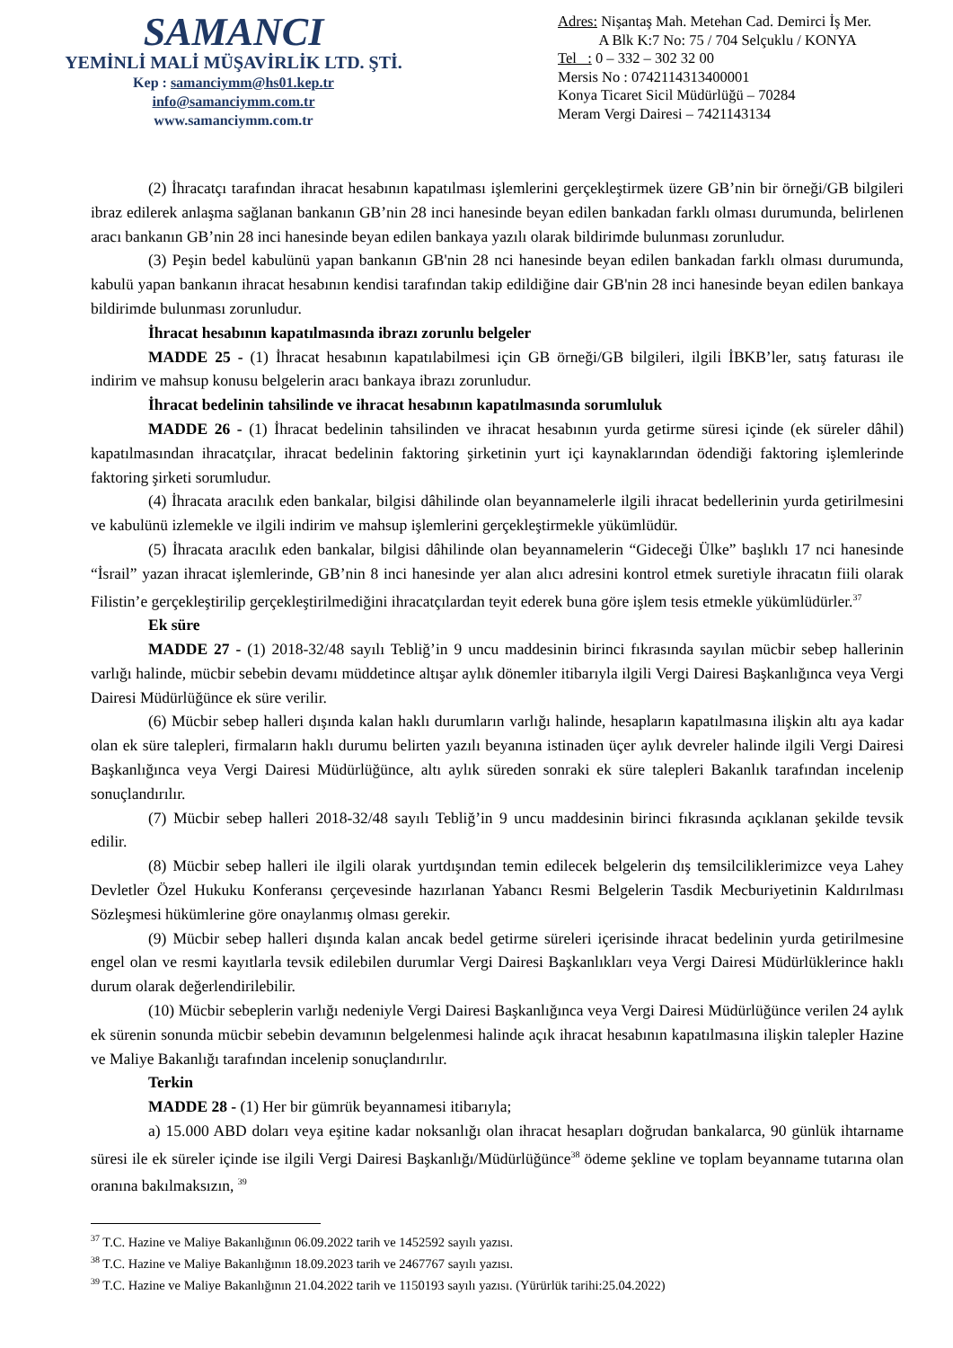SAMANCI
YEMİNLİ MALİ MÜŞAVİRLİK LTD. ŞTİ.
Kep : samanciymm@hs01.kep.tr
info@samanciymm.com.tr
www.samanciymm.com.tr
Adres: Nişantaş Mah. Metehan Cad. Demirci İş Mer.
A Blk K:7 No: 75 / 704 Selçuklu / KONYA
Tel : 0 – 332 – 302 32 00
Mersis No : 0742114313400001
Konya Ticaret Sicil Müdürlüğü – 70284
Meram Vergi Dairesi – 7421143134
(2) İhracatçı tarafından ihracat hesabının kapatılması işlemlerini gerçekleştirmek üzere GB’nin bir örneği/GB bilgileri ibraz edilerek anlaşma sağlanan bankanın GB’nin 28 inci hanesinde beyan edilen bankadan farklı olması durumunda, belirlenen aracı bankanın GB’nin 28 inci hanesinde beyan edilen bankaya yazılı olarak bildirimde bulunması zorunludur.
(3) Peşin bedel kabulünü yapan bankanın GB'nin 28 nci hanesinde beyan edilen bankadan farklı olması durumunda, kabulü yapan bankanın ihracat hesabının kendisi tarafından takip edildiğine dair GB'nin 28 inci hanesinde beyan edilen bankaya bildirimde bulunması zorunludur.
İhracat hesabının kapatılmasında ibrazı zorunlu belgeler
MADDE 25 - (1) İhracat hesabının kapatılabilmesi için GB örneği/GB bilgileri, ilgili İBKB’ler, satış faturası ile indirim ve mahsup konusu belgelerin aracı bankaya ibrazı zorunludur.
İhracat bedelinin tahsilinde ve ihracat hesabının kapatılmasında sorumluluk
MADDE 26 - (1) İhracat bedelinin tahsilinden ve ihracat hesabının yurda getirme süresi içinde (ek süreler dâhil) kapatılmasından ihracatçılar, ihracat bedelinin faktoring şirketinin yurt içi kaynaklarından ödendiği faktoring işlemlerinde faktoring şirketi sorumludur.
(4) İhracata aracılık eden bankalar, bilgisi dâhilinde olan beyannamelerle ilgili ihracat bedellerinin yurda getirilmesini ve kabulünü izlemekle ve ilgili indirim ve mahsup işlemlerini gerçekleştirmekle yükümlüdür.
(5) İhracata aracılık eden bankalar, bilgisi dâhilinde olan beyannamelerin “Gideceği Ülke” başlıklı 17 nci hanesinde “İsrail” yazan ihracat işlemlerinde, GB’nin 8 inci hanesinde yer alan alıcı adresini kontrol etmek suretiyle ihracatın fiili olarak Filistin’e gerçekleştirilip gerçekleştirilmediğini ihracatçılardan teyit ederek buna göre işlem tesis etmekle yükümlüdürler.<sup>37</sup>
Ek süre
MADDE 27 - (1) 2018-32/48 sayılı Tebliğ’in 9 uncu maddesinin birinci fıkrasında sayılan mücbir sebep hallerinin varlığı halinde, mücbir sebebin devamı müddetince altışar aylık dönemler itibarıyla ilgili Vergi Dairesi Başkanlığınca veya Vergi Dairesi Müdürlüğünce ek süre verilir.
(6) Mücbir sebep halleri dışında kalan haklı durumların varlığı halinde, hesapların kapatılmasına ilişkin altı aya kadar olan ek süre talepleri, firmaların haklı durumu belirten yazılı beyanına istinaden üçer aylık devreler halinde ilgili Vergi Dairesi Başkanlığınca veya Vergi Dairesi Müdürlüğünce, altı aylık süreden sonraki ek süre talepleri Bakanlık tarafından incelenip sonuçlandırılır.
(7) Mücbir sebep halleri 2018-32/48 sayılı Tebliğ’in 9 uncu maddesinin birinci fıkrasında açıklanan şekilde tevsik edilir.
(8) Mücbir sebep halleri ile ilgili olarak yurtdışından temin edilecek belgelerin dış temsilciliklerimizce veya Lahey Devletler Özel Hukuku Konferansı çerçevesinde hazırlanan Yabancı Resmi Belgelerin Tasdik Mecburiyetinin Kaldırılması Sözleşmesi hükümlerine göre onaylanmış olması gerekir.
(9) Mücbir sebep halleri dışında kalan ancak bedel getirme süreleri içerisinde ihracat bedelinin yurda getirilmesine engel olan ve resmi kayıtlarla tevsik edilebilen durumlar Vergi Dairesi Başkanlıkları veya Vergi Dairesi Müdürlüklerince haklı durum olarak değerlendirilebilir.
(10) Mücbir sebeplerin varlığı nedeniyle Vergi Dairesi Başkanlığınca veya Vergi Dairesi Müdürlüğünce verilen 24 aylık ek sürenin sonunda mücbir sebebin devamının belgelenmesi halinde açık ihracat hesabının kapatılmasına ilişkin talepler Hazine ve Maliye Bakanlığı tarafından incelenip sonuçlandırılır.
Terkin
MADDE 28 - (1) Her bir gümrük beyannamesi itibarıyla;
a) 15.000 ABD doları veya eşitine kadar noksanlığı olan ihracat hesapları doğrudan bankalarca, 90 günlük ihtarname süresi ile ek süreler içinde ise ilgili Vergi Dairesi Başkanlığı/Müdürlüğünce<sup>38</sup> ödeme şekline ve toplam beyanname tutarına olan oranına bakılmaksızın, <sup>39</sup>
<sup>37</sup> T.C. Hazine ve Maliye Bakanlığının 06.09.2022 tarih ve 1452592 sayılı yazısı.
<sup>38</sup> T.C. Hazine ve Maliye Bakanlığının 18.09.2023 tarih ve 2467767 sayılı yazısı.
<sup>39</sup> T.C. Hazine ve Maliye Bakanlığının 21.04.2022 tarih ve 1150193 sayılı yazısı. (Yürürlük tarihi:25.04.2022)